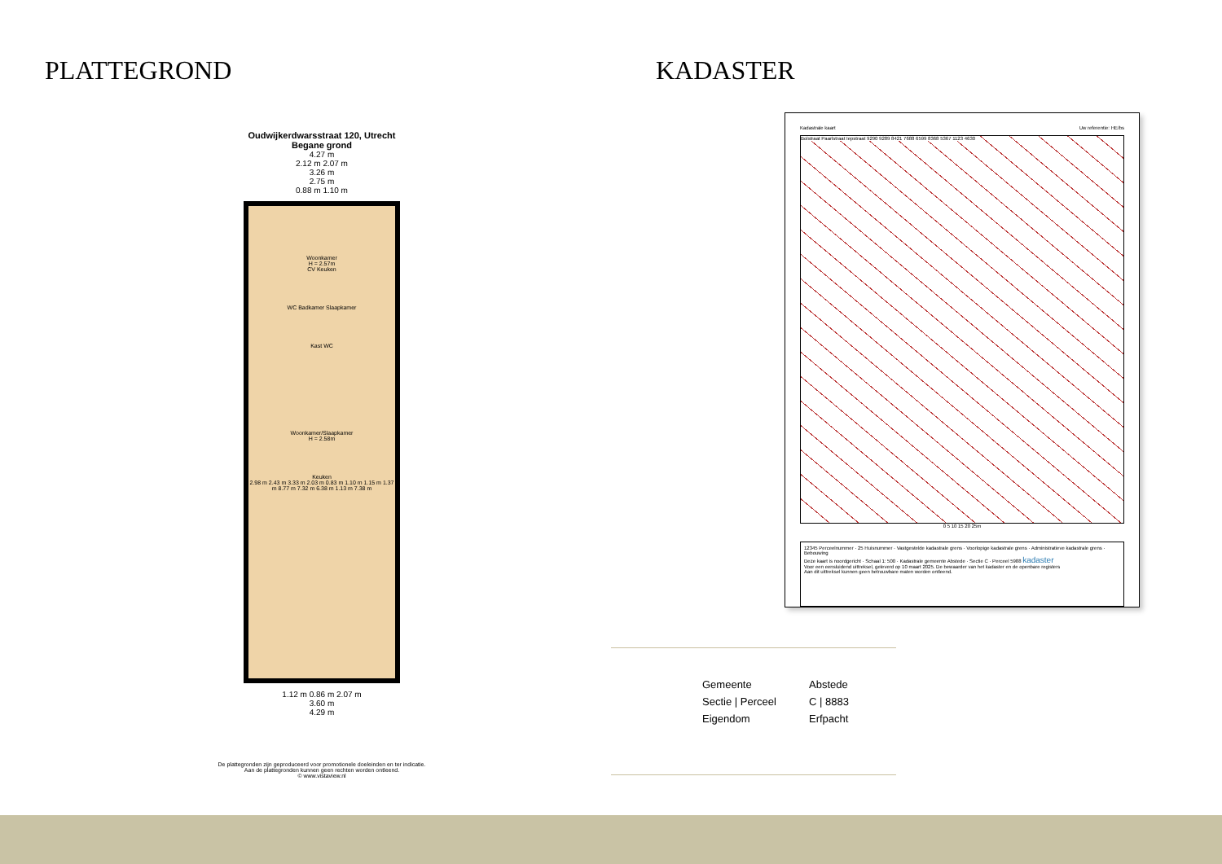PLATTEGROND
Oudwijkerdwarsstraat 120, Utrecht
Begane grond
4.27 m
2.12 m 2.07 m
3.26 m
2.75 m
0.88 m 1.10 m
Woonkamer
H = 2.57m
CV Keuken
WC Badkamer Slaapkamer
Kast WC
Woonkamer/Slaapkamer
H = 2.58m
Keuken
2.98 m 2.43 m 3.33 m 2.03 m 0.83 m 1.10 m 1.15 m 1.37 m 8.77 m 7.32 m 6.38 m 1.13 m 7.38 m
1.12 m 0.86 m 2.07 m
3.60 m
4.29 m
De plattegronden zijn geproduceerd voor promotionele doeleinden en ter indicatie.
Aan de plattegronden kunnen geen rechten worden ontleend.
© www.vistaview.nl
KADASTER
Kadastrale kaart Uw referentie: HE/bs
Bolstraat Paarlstraat Iepstraat 9290 9289 8421 7688 6599 8368 5367 1123 4630
0 5 10 15 20 25m
12345 Perceelnummer · 25 Huisnummer · Vastgestelde kadastrale grens · Voorlopige kadastrale grens · Administratieve kadastrale grens · Bebouwing
Deze kaart is noordgericht · Schaal 1: 500 · Kadastrale gemeente Abstede · Sectie C · Perceel 5988 kadaster
Voor een eensluidend uittreksel, geleverd op 10 maart 2025. De bewaarder van het kadaster en de openbare registers
Aan dit uittreksel kunnen geen betrouwbare maten worden ontleend.
Gemeente Abstede Sectie | Perceel C | 8883 Eigendom Erfpacht